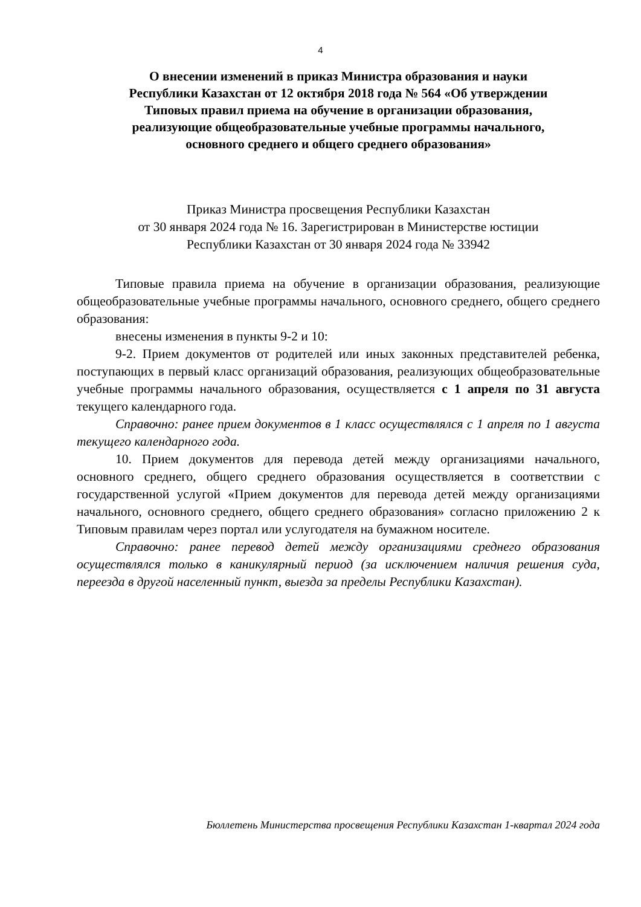4
О внесении изменений в приказ Министра образования и науки
Республики Казахстан от 12 октября 2018 года № 564 «Об утверждении
Типовых правил приема на обучение в организации образования,
реализующие общеобразовательные учебные программы начального,
основного среднего и общего среднего образования»
Приказ Министра просвещения Республики Казахстан
от 30 января 2024 года № 16. Зарегистрирован в Министерстве юстиции
Республики Казахстан от 30 января 2024 года № 33942
Типовые правила приема на обучение в организации образования, реализующие общеобразовательные учебные программы начального, основного среднего, общего среднего образования:
внесены изменения в пункты 9-2 и 10:
9-2. Прием документов от родителей или иных законных представителей ребенка, поступающих в первый класс организаций образования, реализующих общеобразовательные учебные программы начального образования, осуществляется с 1 апреля по 31 августа текущего календарного года.
Справочно: ранее прием документов в 1 класс осуществлялся с 1 апреля по 1 августа текущего календарного года.
10. Прием документов для перевода детей между организациями начального, основного среднего, общего среднего образования осуществляется в соответствии с государственной услугой «Прием документов для перевода детей между организациями начального, основного среднего, общего среднего образования» согласно приложению 2 к Типовым правилам через портал или услугодателя на бумажном носителе.
Справочно: ранее перевод детей между организациями среднего образования осуществлялся только в каникулярный период (за исключением наличия решения суда, переезда в другой населенный пункт, выезда за пределы Республики Казахстан).
Бюллетень Министерства просвещения Республики Казахстан 1-квартал 2024 года